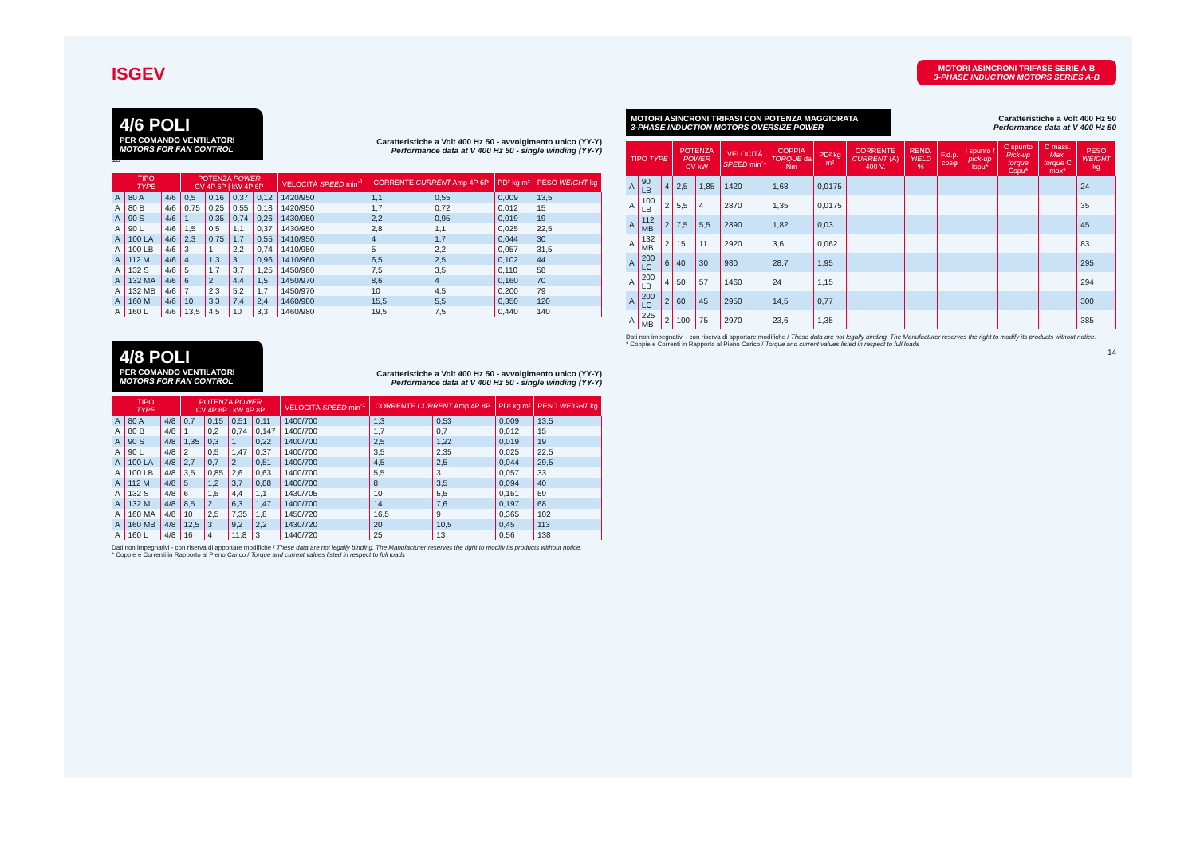ISGEV
4/6 POLI
PER COMANDO VENTILATORI
MOTORS FOR FAN CONTROL
Caratteristiche a Volt 400 Hz 50 - avvolgimento unico (YY-Y)
Performance data at V 400 Hz 50 - single winding (YY-Y)
13
| TIPO TYPE | | | POTENZA POWER CV 4P 6P / kW 4P 6P | | | | VELOCITÀ SPEED min<sup>-1</sup> | CORRENTE CURRENT Amp 4P 6P | | PD² kg m² | PESO WEIGHT kg |
| --- | --- | --- | --- | --- | --- | --- | --- | --- | --- | --- | --- |
| A | 80 A | 4/6 | 0,5 | 0,16 | 0,37 | 0,12 | 1420/950 | 1,1 | 0,55 | 0,009 | 13,5 |
| A | 80 B | 4/6 | 0,75 | 0,25 | 0,55 | 0,18 | 1420/950 | 1,7 | 0,72 | 0,012 | 15 |
| A | 90 S | 4/6 | 1 | 0,35 | 0,74 | 0,26 | 1430/950 | 2,2 | 0,95 | 0,019 | 19 |
| A | 90 L | 4/6 | 1,5 | 0,5 | 1,1 | 0,37 | 1430/950 | 2,8 | 1,1 | 0,025 | 22,5 |
| A | 100 LA | 4/6 | 2,3 | 0,75 | 1,7 | 0,55 | 1410/950 | 4 | 1,7 | 0,044 | 30 |
| A | 100 LB | 4/6 | 3 | 1 | 2,2 | 0,74 | 1410/950 | 5 | 2,2 | 0,057 | 31,5 |
| A | 112 M | 4/6 | 4 | 1,3 | 3 | 0,96 | 1410/960 | 6,5 | 2,5 | 0,102 | 44 |
| A | 132 S | 4/6 | 5 | 1,7 | 3,7 | 1,25 | 1450/960 | 7,5 | 3,5 | 0,110 | 58 |
| A | 132 MA | 4/6 | 6 | 2 | 4,4 | 1,5 | 1450/970 | 8,6 | 4 | 0,160 | 70 |
| A | 132 MB | 4/6 | 7 | 2,3 | 5,2 | 1,7 | 1450/970 | 10 | 4,5 | 0,200 | 79 |
| A | 160 M | 4/6 | 10 | 3,3 | 7,4 | 2,4 | 1460/980 | 15,5 | 5,5 | 0,350 | 120 |
| A | 160 L | 4/6 | 13,5 | 4,5 | 10 | 3,3 | 1460/980 | 19,5 | 7,5 | 0,440 | 140 |
4/8 POLI
PER COMANDO VENTILATORI
MOTORS FOR FAN CONTROL
Caratteristiche a Volt 400 Hz 50 - avvolgimento unico (YY-Y)
Performance data at V 400 Hz 50 - single winding (YY-Y)
| TIPO TYPE | | | POTENZA POWER CV 4P 8P / kW 4P 8P | | | | VELOCITÀ SPEED min<sup>-1</sup> | CORRENTE CURRENT Amp 4P 8P | | PD² kg m² | PESO WEIGHT kg |
| --- | --- | --- | --- | --- | --- | --- | --- | --- | --- | --- | --- |
| A | 80 A | 4/8 | 0,7 | 0,15 | 0,51 | 0,11 | 1400/700 | 1,3 | 0,53 | 0,009 | 13,5 |
| A | 80 B | 4/8 | 1 | 0,2 | 0,74 | 0,147 | 1400/700 | 1,7 | 0,7 | 0,012 | 15 |
| A | 90 S | 4/8 | 1,35 | 0,3 | 1 | 0,22 | 1400/700 | 2,5 | 1,22 | 0,019 | 19 |
| A | 90 L | 4/8 | 2 | 0,5 | 1,47 | 0,37 | 1400/700 | 3,5 | 2,35 | 0,025 | 22,5 |
| A | 100 LA | 4/8 | 2,7 | 0,7 | 2 | 0,51 | 1400/700 | 4,5 | 2,5 | 0,044 | 29,5 |
| A | 100 LB | 4/8 | 3,5 | 0,85 | 2,6 | 0,63 | 1400/700 | 5,5 | 3 | 0,057 | 33 |
| A | 112 M | 4/8 | 5 | 1,2 | 3,7 | 0,88 | 1400/700 | 8 | 3,5 | 0,094 | 40 |
| A | 132 S | 4/8 | 6 | 1,5 | 4,4 | 1,1 | 1430/705 | 10 | 5,5 | 0,151 | 59 |
| A | 132 M | 4/8 | 8,5 | 2 | 6,3 | 1,47 | 1400/700 | 14 | 7,6 | 0,197 | 68 |
| A | 160 MA | 4/8 | 10 | 2,5 | 7,35 | 1,8 | 1450/720 | 16,5 | 9 | 0,365 | 102 |
| A | 160 MB | 4/8 | 12,5 | 3 | 9,2 | 2,2 | 1430/720 | 20 | 10,5 | 0,45 | 113 |
| A | 160 L | 4/8 | 16 | 4 | 11,8 | 3 | 1440/720 | 25 | 13 | 0,56 | 138 |
Dati non impegnativi - con riserva di apportare modifiche / These data are not legally binding. The Manufacturer reserves the right to modify its products without notice.
* Coppie e Correnti in Rapporto al Pieno Carico / Torque and current values listed in respect to full loads
MOTORI ASINCRONI TRIFASE SERIE A-B
3-PHASE INDUCTION MOTORS SERIES A-B
MOTORI ASINCRONI TRIFASI CON POTENZA MAGGIORATA
3-PHASE INDUCTION MOTORS OVERSIZE POWER
Caratteristiche a Volt 400 Hz 50
Performance data at V 400 Hz 50
| TIPO TYPE | | | POTENZA POWER CV kW | | VELOCITÀ SPEED min<sup>-1</sup> | COPPIA TORQUE da Nm | PD² kg m² | CORRENTE CURRENT (A) 400 V. | REND. YIELD % | F.d.p. cosφ | I spunto I pick-up Ispu* | C spunto Pick-up torque Cspu* | C mass. Max. torque C max* | PESO WEIGHT kg |
| --- | --- | --- | --- | --- | --- | --- | --- | --- | --- | --- | --- | --- | --- | --- |
| A | 90 LB | 4 | 2,5 | 1,85 | 1420 | 1,68 | 0,0175 | | | | | | | 24 |
| A | 100 LB | 2 | 5,5 | 4 | 2870 | 1,35 | 0,0175 | | | | | | | 35 |
| A | 112 MB | 2 | 7,5 | 5,5 | 2890 | 1,82 | 0,03 | | | | | | | 45 |
| A | 132 MB | 2 | 15 | 11 | 2920 | 3,6 | 0,062 | | | | | | | 83 |
| A | 200 LC | 6 | 40 | 30 | 980 | 28,7 | 1,95 | | | | | | | 295 |
| A | 200 LB | 4 | 50 | 57 | 1460 | 24 | 1,15 | | | | | | | 294 |
| A | 200 LC | 2 | 60 | 45 | 2950 | 14,5 | 0,77 | | | | | | | 300 |
| A | 225 MB | 2 | 100 | 75 | 2970 | 23,6 | 1,35 | | | | | | | 385 |
Dati non impegnativi - con riserva di apportare modifiche / These data are not legally binding. The Manufacturer reserves the right to modify its products without notice.
* Coppie e Correnti in Rapporto al Pieno Carico / Torque and current values listed in respect to full loads
14